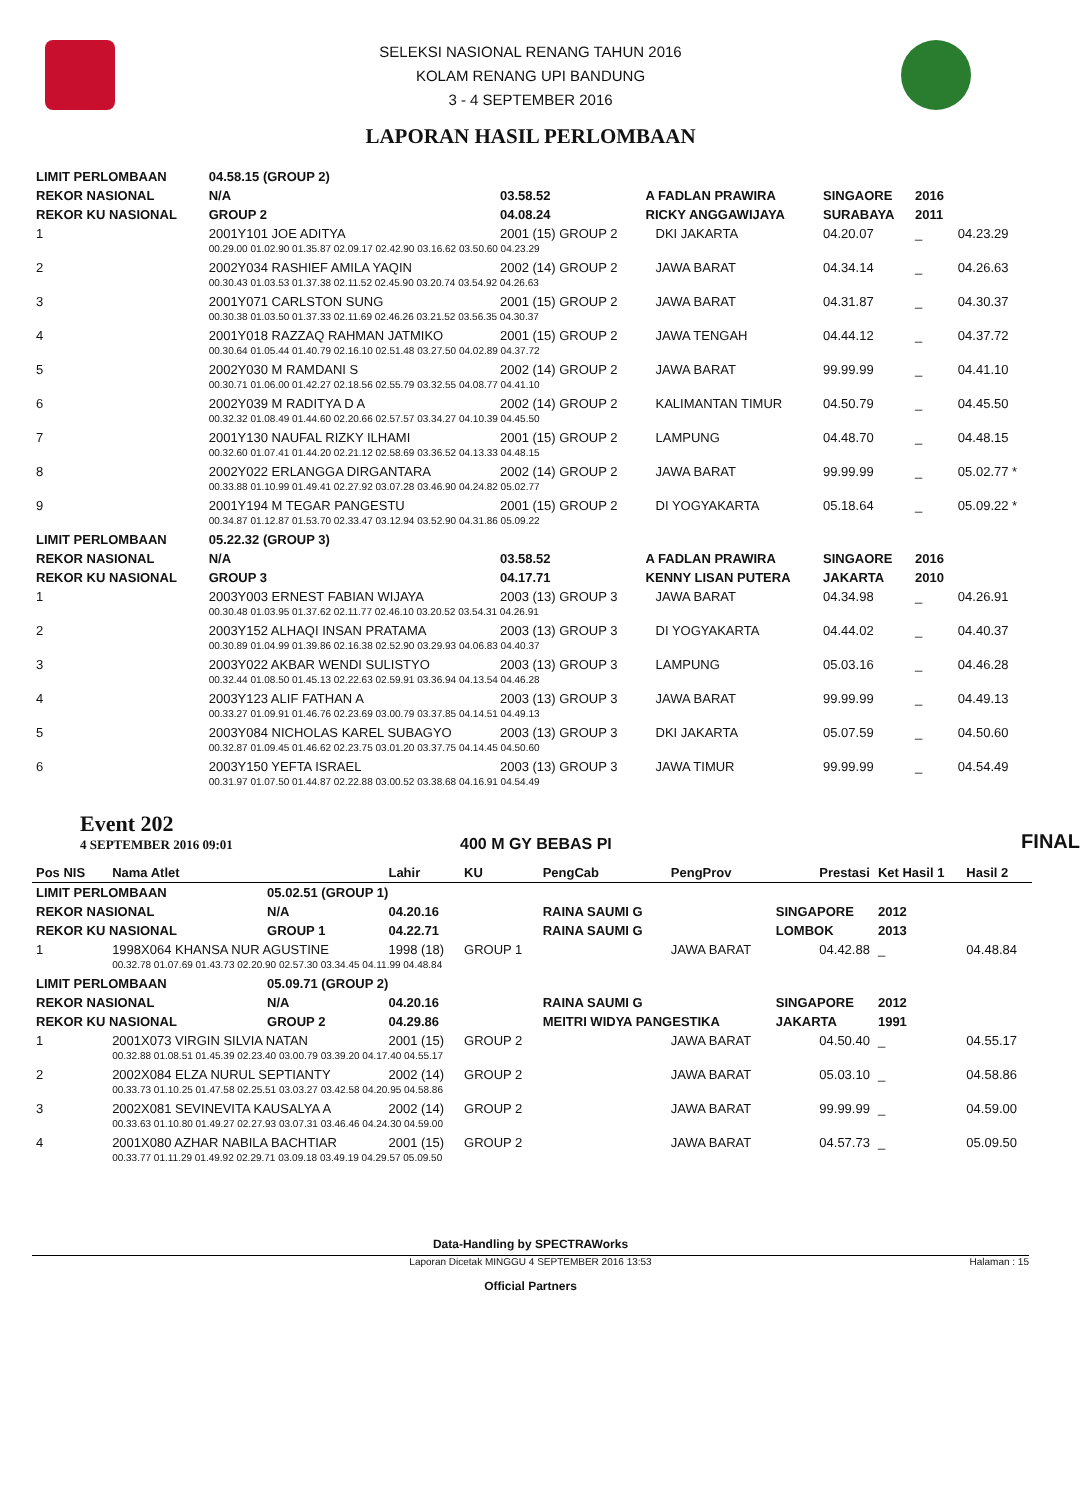SELEKSI NASIONAL RENANG TAHUN 2016
KOLAM RENANG UPI BANDUNG
3 - 4 SEPTEMBER 2016
LAPORAN HASIL PERLOMBAAN
| LIMIT PERLOMBAAN | | 04.58.15 (GROUP 2) | | | | | | |
| REKOR NASIONAL | | N/A | 03.58.52 | A FADLAN PRAWIRA | | SINGAORE | 2016 | |
| REKOR KU NASIONAL | | GROUP 2 | 04.08.24 | RICKY ANGGAWIJAYA | | SURABAYA | 2011 | |
| 1 | 2001Y101 JOE ADITYA | | 2001 (15) GROUP 2 | | DKI JAKARTA | 04.20.07 | _ | 04.23.29 |
| | 00.29.00 01.02.90 01.35.87 02.09.17 02.42.90 03.16.62 03.50.60 04.23.29 | | | | | | | |
| 2 | 2002Y034 RASHIEF AMILA YAQIN | | 2002 (14) GROUP 2 | | JAWA BARAT | 04.34.14 | _ | 04.26.63 |
| | 00.30.43 01.03.53 01.37.38 02.11.52 02.45.90 03.20.74 03.54.92 04.26.63 | | | | | | | |
| 3 | 2001Y071 CARLSTON SUNG | | 2001 (15) GROUP 2 | | JAWA BARAT | 04.31.87 | _ | 04.30.37 |
| | 00.30.38 01.03.50 01.37.33 02.11.69 02.46.26 03.21.52 03.56.35 04.30.37 | | | | | | | |
| 4 | 2001Y018 RAZZAQ RAHMAN JATMIKO | | 2001 (15) GROUP 2 | | JAWA TENGAH | 04.44.12 | _ | 04.37.72 |
| | 00.30.64 01.05.44 01.40.79 02.16.10 02.51.48 03.27.50 04.02.89 04.37.72 | | | | | | | |
| 5 | 2002Y030 M RAMDANI S | | 2002 (14) GROUP 2 | | JAWA BARAT | 99.99.99 | _ | 04.41.10 |
| | 00.30.71 01.06.00 01.42.27 02.18.56 02.55.79 03.32.55 04.08.77 04.41.10 | | | | | | | |
| 6 | 2002Y039 M RADITYA D A | | 2002 (14) GROUP 2 | | KALIMANTAN TIMUR | 04.50.79 | _ | 04.45.50 |
| | 00.32.32 01.08.49 01.44.60 02.20.66 02.57.57 03.34.27 04.10.39 04.45.50 | | | | | | | |
| 7 | 2001Y130 NAUFAL RIZKY ILHAMI | | 2001 (15) GROUP 2 | | LAMPUNG | 04.48.70 | _ | 04.48.15 |
| | 00.32.60 01.07.41 01.44.20 02.21.12 02.58.69 03.36.52 04.13.33 04.48.15 | | | | | | | |
| 8 | 2002Y022 ERLANGGA DIRGANTARA | | 2002 (14) GROUP 2 | | JAWA BARAT | 99.99.99 | _ | 05.02.77 * |
| | 00.33.88 01.10.99 01.49.41 02.27.92 03.07.28 03.46.90 04.24.82 05.02.77 | | | | | | | |
| 9 | 2001Y194 M TEGAR PANGESTU | | 2001 (15) GROUP 2 | | DI YOGYAKARTA | 05.18.64 | _ | 05.09.22 * |
| | 00.34.87 01.12.87 01.53.70 02.33.47 03.12.94 03.52.90 04.31.86 05.09.22 | | | | | | | |
| LIMIT PERLOMBAAN | | 05.22.32 (GROUP 3) | | | | | | |
| REKOR NASIONAL | | N/A | 03.58.52 | A FADLAN PRAWIRA | | SINGAORE | 2016 | |
| REKOR KU NASIONAL | | GROUP 3 | 04.17.71 | KENNY LISAN PUTERA | | JAKARTA | 2010 | |
| 1 | 2003Y003 ERNEST FABIAN WIJAYA | | 2003 (13) GROUP 3 | | JAWA BARAT | 04.34.98 | _ | 04.26.91 |
| | 00.30.48 01.03.95 01.37.62 02.11.77 02.46.10 03.20.52 03.54.31 04.26.91 | | | | | | | |
| 2 | 2003Y152 ALHAQI INSAN PRATAMA | | 2003 (13) GROUP 3 | | DI YOGYAKARTA | 04.44.02 | _ | 04.40.37 |
| | 00.30.89 01.04.99 01.39.86 02.16.38 02.52.90 03.29.93 04.06.83 04.40.37 | | | | | | | |
| 3 | 2003Y022 AKBAR WENDI SULISTYO | | 2003 (13) GROUP 3 | | LAMPUNG | 05.03.16 | _ | 04.46.28 |
| | 00.32.44 01.08.50 01.45.13 02.22.63 02.59.91 03.36.94 04.13.54 04.46.28 | | | | | | | |
| 4 | 2003Y123 ALIF FATHAN A | | 2003 (13) GROUP 3 | | JAWA BARAT | 99.99.99 | _ | 04.49.13 |
| | 00.33.27 01.09.91 01.46.76 02.23.69 03.00.79 03.37.85 04.14.51 04.49.13 | | | | | | | |
| 5 | 2003Y084 NICHOLAS KAREL SUBAGYO | | 2003 (13) GROUP 3 | | DKI JAKARTA | 05.07.59 | _ | 04.50.60 |
| | 00.32.87 01.09.45 01.46.62 02.23.75 03.01.20 03.37.75 04.14.45 04.50.60 | | | | | | | |
| 6 | 2003Y150 YEFTA ISRAEL | | 2003 (13) GROUP 3 | | JAWA TIMUR | 99.99.99 | _ | 04.54.49 |
| | 00.31.97 01.07.50 01.44.87 02.22.88 03.00.52 03.38.68 04.16.91 04.54.49 | | | | | | | |
Event 202
4 SEPTEMBER 2016 09:01
400 M GY BEBAS PI
FINAL
| Pos NIS | Nama Atlet | | Lahir | KU | PengCab | PengProv | Prestasi | Ket Hasil 1 | Hasil 2 |
| --- | --- | --- | --- | --- | --- | --- | --- | --- | --- |
| LIMIT PERLOMBAAN | | 05.02.51 (GROUP 1) | | | | | | | |
| REKOR NASIONAL | | N/A | 04.20.16 | | RAINA SAUMI G | | SINGAPORE | 2012 | |
| REKOR KU NASIONAL | | GROUP 1 | 04.22.71 | | RAINA SAUMI G | | LOMBOK | 2013 | |
| 1 | 1998X064 KHANSA NUR AGUSTINE | | 1998 (18) | GROUP 1 | | JAWA BARAT | 04.42.88 | _ | 04.48.84 |
| | 00.32.78 01.07.69 01.43.73 02.20.90 02.57.30 03.34.45 04.11.99 04.48.84 | | | | | | | | |
| LIMIT PERLOMBAAN | | 05.09.71 (GROUP 2) | | | | | | | |
| REKOR NASIONAL | | N/A | 04.20.16 | | RAINA SAUMI G | | SINGAPORE | 2012 | |
| REKOR KU NASIONAL | | GROUP 2 | 04.29.86 | | MEITRI WIDYA PANGESTIKA | | JAKARTA | 1991 | |
| 1 | 2001X073 VIRGIN SILVIA NATAN | | 2001 (15) | GROUP 2 | | JAWA BARAT | 04.50.40 | _ | 04.55.17 |
| | 00.32.88 01.08.51 01.45.39 02.23.40 03.00.79 03.39.20 04.17.40 04.55.17 | | | | | | | | |
| 2 | 2002X084 ELZA NURUL SEPTIANTY | | 2002 (14) | GROUP 2 | | JAWA BARAT | 05.03.10 | _ | 04.58.86 |
| | 00.33.73 01.10.25 01.47.58 02.25.51 03.03.27 03.42.58 04.20.95 04.58.86 | | | | | | | | |
| 3 | 2002X081 SEVINEVITA KAUSALYA A | | 2002 (14) | GROUP 2 | | JAWA BARAT | 99.99.99 | _ | 04.59.00 |
| | 00.33.63 01.10.80 01.49.27 02.27.93 03.07.31 03.46.46 04.24.30 04.59.00 | | | | | | | | |
| 4 | 2001X080 AZHAR NABILA BACHTIAR | | 2001 (15) | GROUP 2 | | JAWA BARAT | 04.57.73 | _ | 05.09.50 |
| | 00.33.77 01.11.29 01.49.92 02.29.71 03.09.18 03.49.19 04.29.57 05.09.50 | | | | | | | | |
Data-Handling by SPECTRAWorks
Laporan Dicetak MINGGU 4 SEPTEMBER 2016 13:53 Halaman : 15
Official Partners